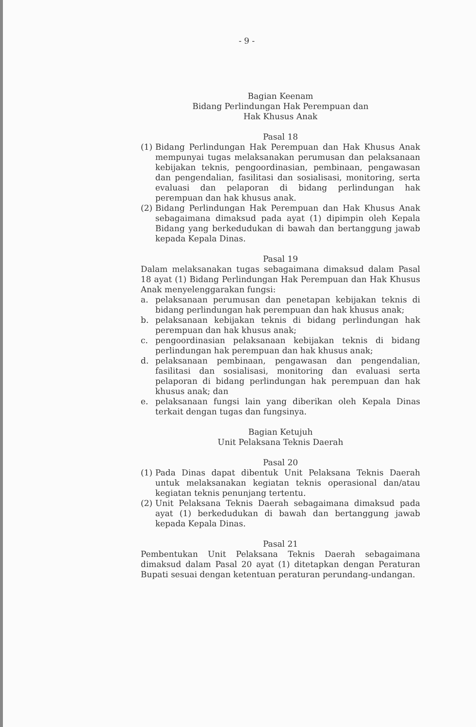- 9 -
Bagian Keenam
Bidang Perlindungan Hak Perempuan dan
Hak Khusus Anak
Pasal 18
(1) Bidang Perlindungan Hak Perempuan dan Hak Khusus Anak mempunyai tugas melaksanakan perumusan dan pelaksanaan kebijakan teknis, pengoordinasian, pembinaan, pengawasan dan pengendalian, fasilitasi dan sosialisasi, monitoring, serta evaluasi dan pelaporan di bidang perlindungan hak perempuan dan hak khusus anak.
(2) Bidang Perlindungan Hak Perempuan dan Hak Khusus Anak sebagaimana dimaksud pada ayat (1) dipimpin oleh Kepala Bidang yang berkedudukan di bawah dan bertanggung jawab kepada Kepala Dinas.
Pasal 19
Dalam melaksanakan tugas sebagaimana dimaksud dalam Pasal 18 ayat (1) Bidang Perlindungan Hak Perempuan dan Hak Khusus Anak menyelenggarakan fungsi:
a. pelaksanaan perumusan dan penetapan kebijakan teknis di bidang perlindungan hak perempuan dan hak khusus anak;
b. pelaksanaan kebijakan teknis di bidang perlindungan hak perempuan dan hak khusus anak;
c. pengoordinasian pelaksanaan kebijakan teknis di bidang perlindungan hak perempuan dan hak khusus anak;
d. pelaksanaan pembinaan, pengawasan dan pengendalian, fasilitasi dan sosialisasi, monitoring dan evaluasi serta pelaporan di bidang perlindungan hak perempuan dan hak khusus anak; dan
e. pelaksanaan fungsi lain yang diberikan oleh Kepala Dinas terkait dengan tugas dan fungsinya.
Bagian Ketujuh
Unit Pelaksana Teknis Daerah
Pasal 20
(1) Pada Dinas dapat dibentuk Unit Pelaksana Teknis Daerah untuk melaksanakan kegiatan teknis operasional dan/atau kegiatan teknis penunjang tertentu.
(2) Unit Pelaksana Teknis Daerah sebagaimana dimaksud pada ayat (1) berkedudukan di bawah dan bertanggung jawab kepada Kepala Dinas.
Pasal 21
Pembentukan Unit Pelaksana Teknis Daerah sebagaimana dimaksud dalam Pasal 20 ayat (1) ditetapkan dengan Peraturan Bupati sesuai dengan ketentuan peraturan perundang-undangan.